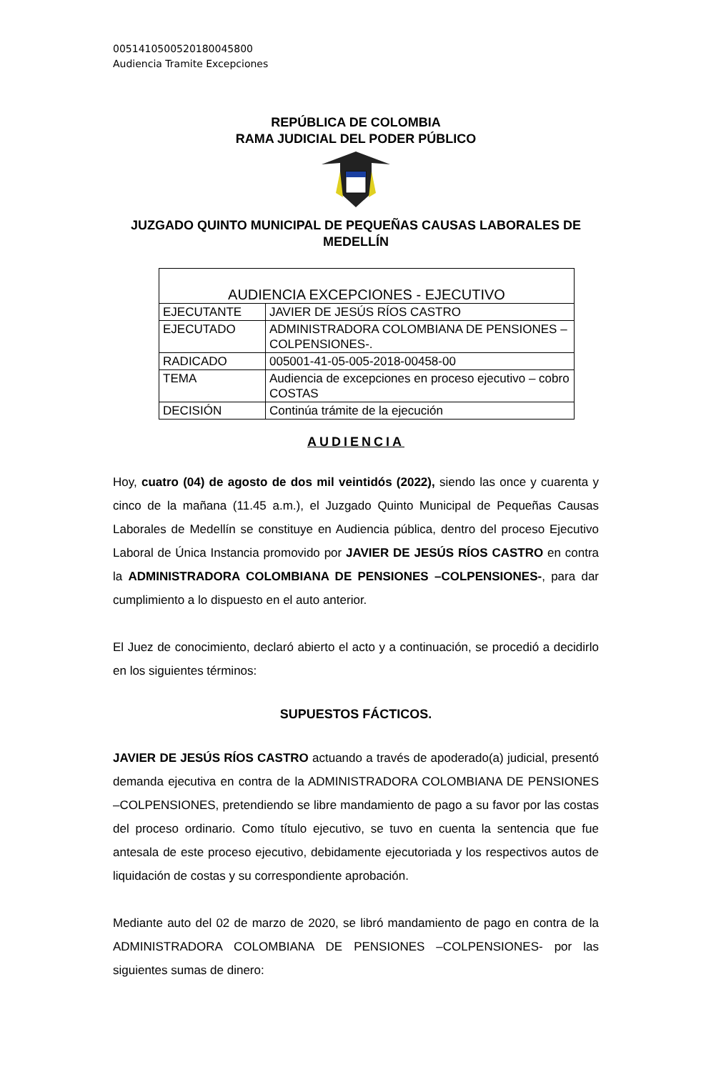00514105005201800458​00
Audiencia Tramite Excepciones
REPÚBLICA DE COLOMBIA
RAMA JUDICIAL DEL PODER PÚBLICO
JUZGADO QUINTO MUNICIPAL DE PEQUEÑAS CAUSAS LABORALES DE MEDELLÍN
| AUDIENCIA EXCEPCIONES - EJECUTIVO | |
| EJECUTANTE | JAVIER DE JESÚS RÍOS CASTRO |
| EJECUTADO | ADMINISTRADORA COLOMBIANA DE PENSIONES – COLPENSIONES-. |
| RADICADO | 005001-41-05-005-2018-00458-00 |
| TEMA | Audiencia de excepciones en proceso ejecutivo – cobro COSTAS |
| DECISIÓN | Continúa trámite de la ejecución |
AUDIENCIA
Hoy, cuatro (04) de agosto de dos mil veintidós (2022), siendo las once y cuarenta y cinco de la mañana (11.45 a.m.), el Juzgado Quinto Municipal de Pequeñas Causas Laborales de Medellín se constituye en Audiencia pública, dentro del proceso Ejecutivo Laboral de Única Instancia promovido por JAVIER DE JESÚS RÍOS CASTRO en contra la ADMINISTRADORA COLOMBIANA DE PENSIONES –COLPENSIONES-, para dar cumplimiento a lo dispuesto en el auto anterior.
El Juez de conocimiento, declaró abierto el acto y a continuación, se procedió a decidirlo en los siguientes términos:
SUPUESTOS FÁCTICOS.
JAVIER DE JESÚS RÍOS CASTRO actuando a través de apoderado(a) judicial, presentó demanda ejecutiva en contra de la ADMINISTRADORA COLOMBIANA DE PENSIONES –COLPENSIONES, pretendiendo se libre mandamiento de pago a su favor por las costas del proceso ordinario. Como título ejecutivo, se tuvo en cuenta la sentencia que fue antesala de este proceso ejecutivo, debidamente ejecutoriada y los respectivos autos de liquidación de costas y su correspondiente aprobación.
Mediante auto del 02 de marzo de 2020, se libró mandamiento de pago en contra de la ADMINISTRADORA COLOMBIANA DE PENSIONES –COLPENSIONES- por las siguientes sumas de dinero: